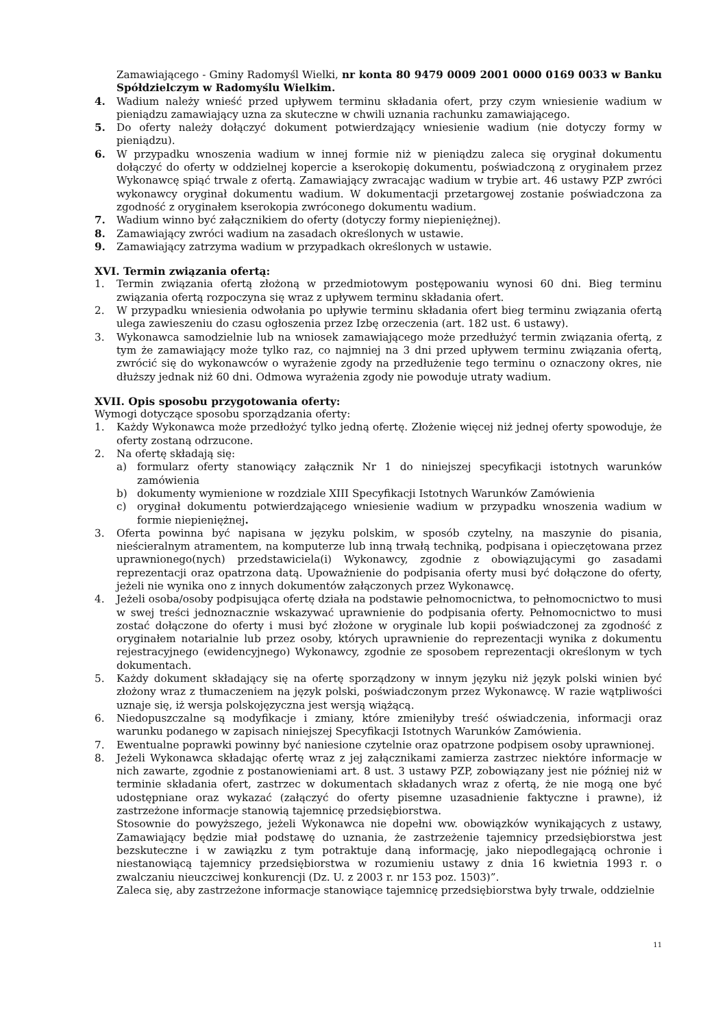Zamawiającego - Gminy Radomyśl Wielki, nr konta 80 9479 0009 2001 0000 0169 0033 w Banku Spółdzielczym w Radomyślu Wielkim.
4. Wadium należy wnieść przed upływem terminu składania ofert, przy czym wniesienie wadium w pieniądzu zamawiający uzna za skuteczne w chwili uznania rachunku zamawiającego.
5. Do oferty należy dołączyć dokument potwierdzający wniesienie wadium (nie dotyczy formy w pieniądzu).
6. W przypadku wnoszenia wadium w innej formie niż w pieniądzu zaleca się oryginał dokumentu dołączyć do oferty w oddzielnej kopercie a kserokopię dokumentu, poświadczoną z oryginałem przez Wykonawcę spiąć trwale z ofertą. Zamawiający zwracając wadium w trybie art. 46 ustawy PZP zwróci wykonawcy oryginał dokumentu wadium. W dokumentacji przetargowej zostanie poświadczona za zgodność z oryginałem kserokopia zwróconego dokumentu wadium.
7. Wadium winno być załącznikiem do oferty (dotyczy formy niepieniężnej).
8. Zamawiający zwróci wadium na zasadach określonych w ustawie.
9. Zamawiający zatrzyma wadium w przypadkach określonych w ustawie.
XVI. Termin związania ofertą:
1. Termin związania ofertą złożoną w przedmiotowym postępowaniu wynosi 60 dni. Bieg terminu związania ofertą rozpoczyna się wraz z upływem terminu składania ofert.
2. W przypadku wniesienia odwołania po upływie terminu składania ofert bieg terminu związania ofertą ulega zawieszeniu do czasu ogłoszenia przez Izbę orzeczenia (art. 182 ust. 6 ustawy).
3. Wykonawca samodzielnie lub na wniosek zamawiającego może przedłużyć termin związania ofertą, z tym że zamawiający może tylko raz, co najmniej na 3 dni przed upływem terminu związania ofertą, zwrócić się do wykonawców o wyrażenie zgody na przedłużenie tego terminu o oznaczony okres, nie dłuższy jednak niż 60 dni. Odmowa wyrażenia zgody nie powoduje utraty wadium.
XVII. Opis sposobu przygotowania oferty:
Wymogi dotyczące sposobu sporządzania oferty:
1. Każdy Wykonawca może przedłożyć tylko jedną ofertę. Złożenie więcej niż jednej oferty spowoduje, że oferty zostaną odrzucone.
2. Na ofertę składają się:
a) formularz oferty stanowiący załącznik Nr 1 do niniejszej specyfikacji istotnych warunków zamówienia
b) dokumenty wymienione w rozdziale XIII Specyfikacji Istotnych Warunków Zamówienia
c) oryginał dokumentu potwierdzającego wniesienie wadium w przypadku wnoszenia wadium w formie niepieniężnej.
3. Oferta powinna być napisana w języku polskim, w sposób czytelny, na maszynie do pisania, nieścieralnym atramentem, na komputerze lub inną trwałą techniką, podpisana i opieczętowana przez uprawnionego(nych) przedstawiciela(i) Wykonawcy, zgodnie z obowiązującymi go zasadami reprezentacji oraz opatrzona datą. Upoważnienie do podpisania oferty musi być dołączone do oferty, jeżeli nie wynika ono z innych dokumentów załączonych przez Wykonawcę.
4. Jeżeli osoba/osoby podpisująca ofertę działa na podstawie pełnomocnictwa, to pełnomocnictwo to musi w swej treści jednoznacznie wskazywać uprawnienie do podpisania oferty. Pełnomocnictwo to musi zostać dołączone do oferty i musi być złożone w oryginale lub kopii poświadczonej za zgodność z oryginałem notarialnie lub przez osoby, których uprawnienie do reprezentacji wynika z dokumentu rejestracyjnego (ewidencyjnego) Wykonawcy, zgodnie ze sposobem reprezentacji określonym w tych dokumentach.
5. Każdy dokument składający się na ofertę sporządzony w innym języku niż język polski winien być złożony wraz z tłumaczeniem na język polski, poświadczonym przez Wykonawcę. W razie wątpliwości uznaje się, iż wersja polskojęzyczna jest wersją wiążącą.
6. Niedopuszczalne są modyfikacje i zmiany, które zmieniłyby treść oświadczenia, informacji oraz warunku podanego w zapisach niniejszej Specyfikacji Istotnych Warunków Zamówienia.
7. Ewentualne poprawki powinny być naniesione czytelnie oraz opatrzone podpisem osoby uprawnionej.
8. Jeżeli Wykonawca składając ofertę wraz z jej załącznikami zamierza zastrzec niektóre informacje w nich zawarte, zgodnie z postanowieniami art. 8 ust. 3 ustawy PZP, zobowiązany jest nie później niż w terminie składania ofert, zastrzec w dokumentach składanych wraz z ofertą, że nie mogą one być udostępniane oraz wykazać (załączyć do oferty pisemne uzasadnienie faktyczne i prawne), iż zastrzeżone informacje stanowią tajemnicę przedsiębiorstwa.
Stosownie do powyższego, jeżeli Wykonawca nie dopełni ww. obowiązków wynikających z ustawy, Zamawiający będzie miał podstawę do uznania, że zastrzeżenie tajemnicy przedsiębiorstwa jest bezskuteczne i w zawiązku z tym potraktuje daną informację, jako niepodlegającą ochronie i niestanowiącą tajemnicy przedsiębiorstwa w rozumieniu ustawy z dnia 16 kwietnia 1993 r. o zwalczaniu nieuczciwej konkurencji (Dz. U. z 2003 r. nr 153 poz. 1503)”.
Zaleca się, aby zastrzeżone informacje stanowiące tajemnicę przedsiębiorstwa były trwale, oddzielnie
11